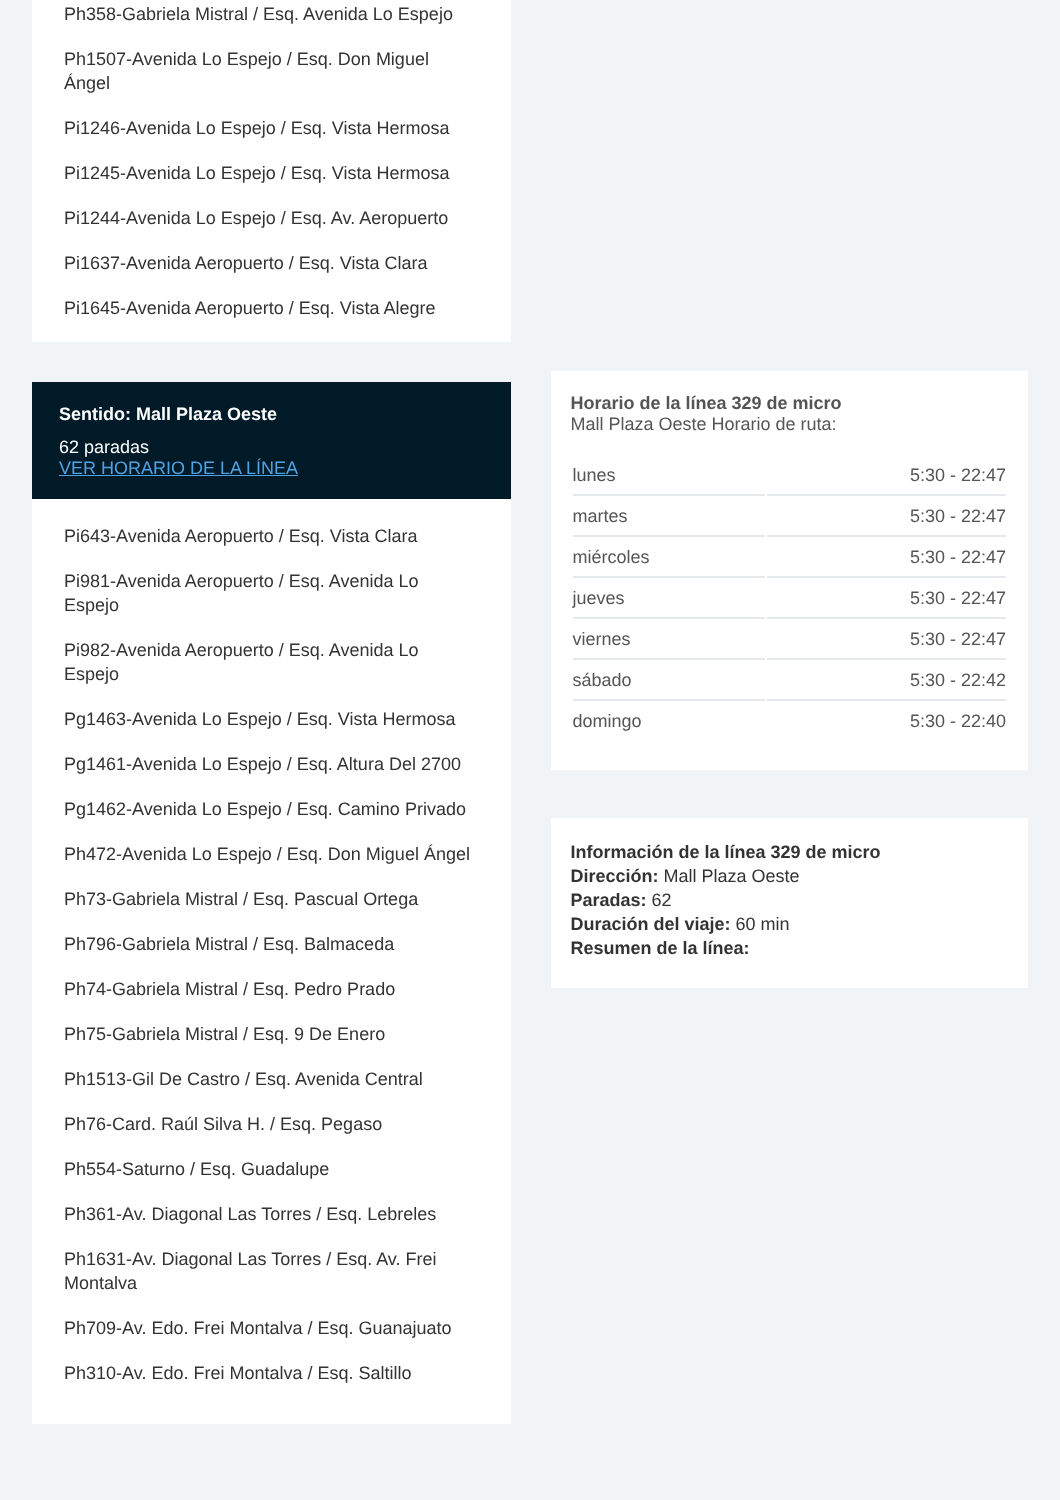Ph358-Gabriela Mistral / Esq. Avenida Lo Espejo
Ph1507-Avenida Lo Espejo / Esq. Don Miguel Ángel
Pi1246-Avenida Lo Espejo / Esq. Vista Hermosa
Pi1245-Avenida Lo Espejo / Esq. Vista Hermosa
Pi1244-Avenida Lo Espejo / Esq. Av. Aeropuerto
Pi1637-Avenida Aeropuerto / Esq. Vista Clara
Pi1645-Avenida Aeropuerto / Esq. Vista Alegre
Sentido: Mall Plaza Oeste
62 paradas
VER HORARIO DE LA LÍNEA
Pi643-Avenida Aeropuerto / Esq. Vista Clara
Pi981-Avenida Aeropuerto / Esq. Avenida Lo Espejo
Pi982-Avenida Aeropuerto / Esq. Avenida Lo Espejo
Pg1463-Avenida Lo Espejo / Esq. Vista Hermosa
Pg1461-Avenida Lo Espejo / Esq. Altura Del 2700
Pg1462-Avenida Lo Espejo / Esq. Camino Privado
Ph472-Avenida Lo Espejo / Esq. Don Miguel Ángel
Ph73-Gabriela Mistral / Esq. Pascual Ortega
Ph796-Gabriela Mistral / Esq. Balmaceda
Ph74-Gabriela Mistral / Esq. Pedro Prado
Ph75-Gabriela Mistral / Esq. 9 De Enero
Ph1513-Gil De Castro / Esq. Avenida Central
Ph76-Card. Raúl Silva H. / Esq. Pegaso
Ph554-Saturno / Esq. Guadalupe
Ph361-Av. Diagonal Las Torres / Esq. Lebreles
Ph1631-Av. Diagonal Las Torres / Esq. Av. Frei Montalva
Ph709-Av. Edo. Frei Montalva / Esq. Guanajuato
Ph310-Av. Edo. Frei Montalva / Esq. Saltillo
Horario de la línea 329 de micro
Mall Plaza Oeste Horario de ruta:
| lunes | 5:30 - 22:47 |
| martes | 5:30 - 22:47 |
| miércoles | 5:30 - 22:47 |
| jueves | 5:30 - 22:47 |
| viernes | 5:30 - 22:47 |
| sábado | 5:30 - 22:42 |
| domingo | 5:30 - 22:40 |
Información de la línea 329 de micro
Dirección: Mall Plaza Oeste
Paradas: 62
Duración del viaje: 60 min
Resumen de la línea: